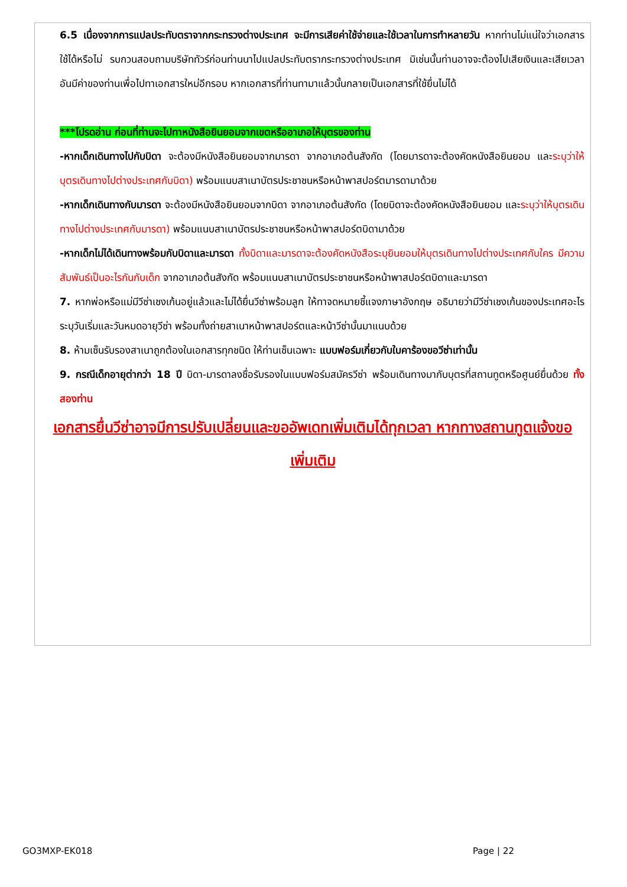6.5 เนื่องจากการแปลประทับตราจากกระทรวงต่างประเทศ จะมีการเสียค่าใช้จ่ายและใช้เวลาในการทำหลายวัน หากท่านไม่แน่ใจว่าเอกสารใช้ได้หรือไม่ รบกวนสอบถามบริษัททัวร์ก่อนท่านนาไปแปลประทับตรากระทรวงต่างประเทศ มิเช่นนั้นท่านอาจจะต้องไปเสียเงินและเสียเวลาอันมีค่าของท่านเพื่อไปทาเอกสารใหม่อีกรอบ หากเอกสารที่ท่านทามาแล้วนั้นกลายเป็นเอกสารที่ใช้ยื่นไม่ได้
***โปรดอ่าน ก่อนที่ท่านจะไปทาหนังสือยินยอมจากเขตหรืออาเภอให้บุตรของท่าน
-หากเด็กเดินทางไปกับบิดา จะต้องมีหนังสือยินยอมจากมารดา จากอาเภอต้นสังกัด (โดยมารดาจะต้องคัดหนังสือยินยอม และระบุว่าให้บุตรเดินทางไปต่างประเทศกับบิดา) พร้อมแนบสาเนาบัตรประชาชนหรือหน้าพาสปอร์ตมารดามาด้วย
-หากเด็กเดินทางกับมารดา จะต้องมีหนังสือยินยอมจากบิดา จากอาเภอต้นสังกัด (โดยบิดาจะต้องคัดหนังสือยินยอม และระบุว่าให้บุตรเดินทางไปต่างประเทศกับมารดา) พร้อมแนบสาเนาบัตรประชาชนหรือหน้าพาสปอร์ตบิดามาด้วย
-หากเด็กไม่ได้เดินทางพร้อมกับบิดาและมารดา ทั้งบิดาและมารดาจะต้องคัดหนังสือระบุยินยอมให้บุตรเดินทางไปต่างประเทศกับใคร มีความสัมพันธ์เป็นอะไรกันกับเด็ก จากอาเภอต้นสังกัด พร้อมแนบสาเนาบัตรประชาชนหรือหน้าพาสปอร์ตบิดาและมารดา
7. หากพ่อหรือแม่มีวีซ่าเชงเก้นอยู่แล้วและไม่ได้ยื่นวีซ่าพร้อมลูก ให้ทาจดหมายชี้แจงภาษาอังกฤษ อธิบายว่ามีวีซ่าเชงเก้นของประเทศอะไร ระบุวันเริ่มและวันหมดอายุวีซ่า พร้อมทั้งถ่ายสาเนาหน้าพาสปอร์ตและหน้าวีซ่านั้นมาแนบด้วย
8. ห้ามเซ็นรับรองสาเนาถูกต้องในเอกสารทุกชนิด ให้ท่านเซ็นเฉพาะ แบบฟอร์มเกี่ยวกับใบคาร้องขอวีซ่าเท่านั้น
9. กรณีเด็กอายุต่ากว่า 18 ปี บิดา-มารดาลงชื่อรับรองในแบบฟอร์มสมัครวีซ่า พร้อมเดินทางมากับบุตรที่สถานทูตหรือศูนย์ยื่นด้วย ทั้งสองท่าน
เอกสารยื่นวีซ่าอาจมีการปรับเปลี่ยนและขออัพเดทเพิ่มเติมได้ทุกเวลา หากทางสถานทูตแจ้งขอเพิ่มเติม
GO3MXP-EK018 Page | 22